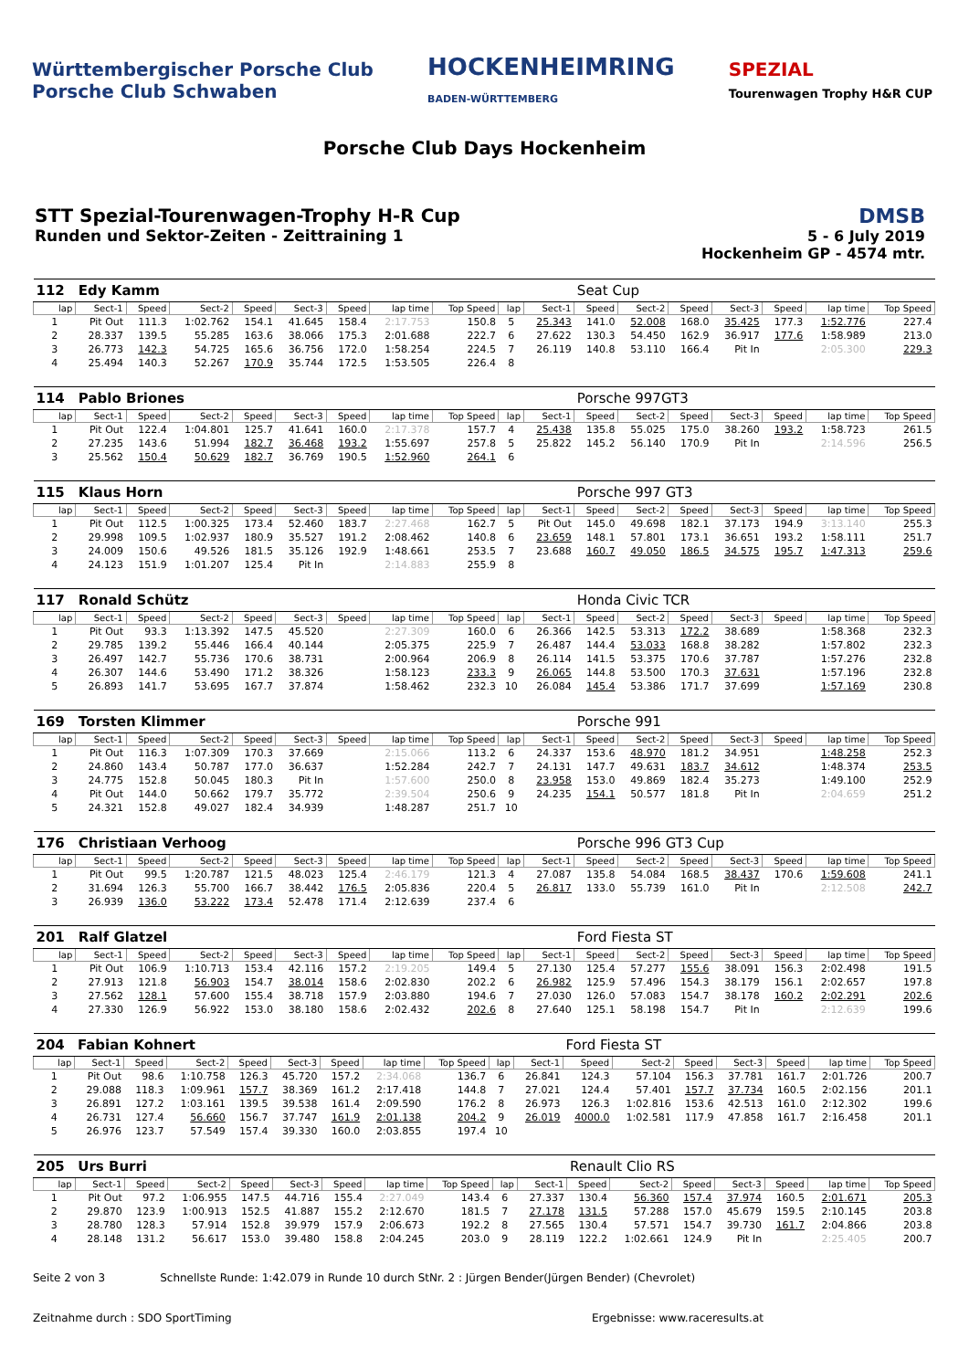Württembergischer Porsche Club
Porsche Club Schwaben
HOCKENHEIMRING
BADEN-WÜRTTEMBERG
SPEZIAL
Tourenwagen Trophy H&R CUP
Porsche Club Days Hockenheim
STT Spezial-Tourenwagen-Trophy H-R Cup
Runden und Sektor-Zeiten - Zeittraining 1
DMSB
5 - 6 July 2019
Hockenheim GP - 4574 mtr.
| 112 | Edy Kamm | | | | | | | | | | Seat Cup | | | | | | |
| lap | Sect-1 | Speed | Sect-2 | Speed | Sect-3 | Speed | lap time | Top Speed | lap | Sect-1 | Speed | Sect-2 | Speed | Sect-3 | Speed | lap time | Top Speed |
| 1 | Pit Out | 111.3 | 1:02.762 | 154.1 | 41.645 | 158.4 | 2:17.753 | 150.8 | 5 | 25.343 | 141.0 | 52.008 | 168.0 | 35.425 | 177.3 | 1:52.776 | 227.4 |
| 2 | 28.337 | 139.5 | 55.285 | 163.6 | 38.066 | 175.3 | 2:01.688 | 222.7 | 6 | 27.622 | 130.3 | 54.450 | 162.9 | 36.917 | 177.6 | 1:58.989 | 213.0 |
| 3 | 26.773 | 142.3 | 54.725 | 165.6 | 36.756 | 172.0 | 1:58.254 | 224.5 | 7 | 26.119 | 140.8 | 53.110 | 166.4 | Pit In | | 2:05.300 | 229.3 |
| 4 | 25.494 | 140.3 | 52.267 | 170.9 | 35.744 | 172.5 | 1:53.505 | 226.4 | 8 | | | | | | | | |
| 114 | Pablo Briones | | | | | | | | | | Porsche 997GT3 | | | | | | |
| lap | Sect-1 | Speed | Sect-2 | Speed | Sect-3 | Speed | lap time | Top Speed | lap | Sect-1 | Speed | Sect-2 | Speed | Sect-3 | Speed | lap time | Top Speed |
| 1 | Pit Out | 122.4 | 1:04.801 | 125.7 | 41.641 | 160.0 | 2:17.378 | 157.7 | 4 | 25.438 | 135.8 | 55.025 | 175.0 | 38.260 | 193.2 | 1:58.723 | 261.5 |
| 2 | 27.235 | 143.6 | 51.994 | 182.7 | 36.468 | 193.2 | 1:55.697 | 257.8 | 5 | 25.822 | 145.2 | 56.140 | 170.9 | Pit In | | 2:14.596 | 256.5 |
| 3 | 25.562 | 150.4 | 50.629 | 182.7 | 36.769 | 190.5 | 1:52.960 | 264.1 | 6 | | | | | | | | |
| 115 | Klaus Horn | | | | | | | | | | Porsche 997 GT3 | | | | | | |
| lap | Sect-1 | Speed | Sect-2 | Speed | Sect-3 | Speed | lap time | Top Speed | lap | Sect-1 | Speed | Sect-2 | Speed | Sect-3 | Speed | lap time | Top Speed |
| 1 | Pit Out | 112.5 | 1:00.325 | 173.4 | 52.460 | 183.7 | 2:27.468 | 162.7 | 5 | Pit Out | 145.0 | 49.698 | 182.1 | 37.173 | 194.9 | 3:13.140 | 255.3 |
| 2 | 29.998 | 109.5 | 1:02.937 | 180.9 | 35.527 | 191.2 | 2:08.462 | 140.8 | 6 | 23.659 | 148.1 | 57.801 | 173.1 | 36.651 | 193.2 | 1:58.111 | 251.7 |
| 3 | 24.009 | 150.6 | 49.526 | 181.5 | 35.126 | 192.9 | 1:48.661 | 253.5 | 7 | 23.688 | 160.7 | 49.050 | 186.5 | 34.575 | 195.7 | 1:47.313 | 259.6 |
| 4 | 24.123 | 151.9 | 1:01.207 | 125.4 | Pit In | | 2:14.883 | 255.9 | 8 | | | | | | | | |
| 117 | Ronald Schütz | | | | | | | | | | Honda Civic TCR | | | | | | |
| lap | Sect-1 | Speed | Sect-2 | Speed | Sect-3 | Speed | lap time | Top Speed | lap | Sect-1 | Speed | Sect-2 | Speed | Sect-3 | Speed | lap time | Top Speed |
| 1 | Pit Out | 93.3 | 1:13.392 | 147.5 | 45.520 | | 2:27.309 | 160.0 | 6 | 26.366 | 142.5 | 53.313 | 172.2 | 38.689 | | 1:58.368 | 232.3 |
| 2 | 29.785 | 139.2 | 55.446 | 166.4 | 40.144 | | 2:05.375 | 225.9 | 7 | 26.487 | 144.4 | 53.033 | 168.8 | 38.282 | | 1:57.802 | 232.3 |
| 3 | 26.497 | 142.7 | 55.736 | 170.6 | 38.731 | | 2:00.964 | 206.9 | 8 | 26.114 | 141.5 | 53.375 | 170.6 | 37.787 | | 1:57.276 | 232.8 |
| 4 | 26.307 | 144.6 | 53.490 | 171.2 | 38.326 | | 1:58.123 | 233.3 | 9 | 26.065 | 144.8 | 53.500 | 170.3 | 37.631 | | 1:57.196 | 232.8 |
| 5 | 26.893 | 141.7 | 53.695 | 167.7 | 37.874 | | 1:58.462 | 232.3 | 10 | 26.084 | 145.4 | 53.386 | 171.7 | 37.699 | | 1:57.169 | 230.8 |
| 169 | Torsten Klimmer | | | | | | | | | | Porsche 991 | | | | | | |
| lap | Sect-1 | Speed | Sect-2 | Speed | Sect-3 | Speed | lap time | Top Speed | lap | Sect-1 | Speed | Sect-2 | Speed | Sect-3 | Speed | lap time | Top Speed |
| 1 | Pit Out | 116.3 | 1:07.309 | 170.3 | 37.669 | | 2:15.066 | 113.2 | 6 | 24.337 | 153.6 | 48.970 | 181.2 | 34.951 | | 1:48.258 | 252.3 |
| 2 | 24.860 | 143.4 | 50.787 | 177.0 | 36.637 | | 1:52.284 | 242.7 | 7 | 24.131 | 147.7 | 49.631 | 183.7 | 34.612 | | 1:48.374 | 253.5 |
| 3 | 24.775 | 152.8 | 50.045 | 180.3 | Pit In | | 1:57.600 | 250.0 | 8 | 23.958 | 153.0 | 49.869 | 182.4 | 35.273 | | 1:49.100 | 252.9 |
| 4 | Pit Out | 144.0 | 50.662 | 179.7 | 35.772 | | 2:39.504 | 250.6 | 9 | 24.235 | 154.1 | 50.577 | 181.8 | Pit In | | 2:04.659 | 251.2 |
| 5 | 24.321 | 152.8 | 49.027 | 182.4 | 34.939 | | 1:48.287 | 251.7 | 10 | | | | | | | | |
| 176 | Christiaan Verhoog | | | | | | | | | | Porsche 996 GT3 Cup | | | | | | |
| lap | Sect-1 | Speed | Sect-2 | Speed | Sect-3 | Speed | lap time | Top Speed | lap | Sect-1 | Speed | Sect-2 | Speed | Sect-3 | Speed | lap time | Top Speed |
| 1 | Pit Out | 99.5 | 1:20.787 | 121.5 | 48.023 | 125.4 | 2:46.179 | 121.3 | 4 | 27.087 | 135.8 | 54.084 | 168.5 | 38.437 | 170.6 | 1:59.608 | 241.1 |
| 2 | 31.694 | 126.3 | 55.700 | 166.7 | 38.442 | 176.5 | 2:05.836 | 220.4 | 5 | 26.817 | 133.0 | 55.739 | 161.0 | Pit In | | 2:12.508 | 242.7 |
| 3 | 26.939 | 136.0 | 53.222 | 173.4 | 52.478 | 171.4 | 2:12.639 | 237.4 | 6 | | | | | | | | |
| 201 | Ralf Glatzel | | | | | | | | | | Ford Fiesta ST | | | | | | |
| lap | Sect-1 | Speed | Sect-2 | Speed | Sect-3 | Speed | lap time | Top Speed | lap | Sect-1 | Speed | Sect-2 | Speed | Sect-3 | Speed | lap time | Top Speed |
| 1 | Pit Out | 106.9 | 1:10.713 | 153.4 | 42.116 | 157.2 | 2:19.205 | 149.4 | 5 | 27.130 | 125.4 | 57.277 | 155.6 | 38.091 | 156.3 | 2:02.498 | 191.5 |
| 2 | 27.913 | 121.8 | 56.903 | 154.7 | 38.014 | 158.6 | 2:02.830 | 202.2 | 6 | 26.982 | 125.9 | 57.496 | 154.3 | 38.179 | 156.1 | 2:02.657 | 197.8 |
| 3 | 27.562 | 128.1 | 57.600 | 155.4 | 38.718 | 157.9 | 2:03.880 | 194.6 | 7 | 27.030 | 126.0 | 57.083 | 154.7 | 38.178 | 160.2 | 2:02.291 | 202.6 |
| 4 | 27.330 | 126.9 | 56.922 | 153.0 | 38.180 | 158.6 | 2:02.432 | 202.6 | 8 | 27.640 | 125.1 | 58.198 | 154.7 | Pit In | | 2:12.639 | 199.6 |
| 204 | Fabian Kohnert | | | | | | | | | | Ford Fiesta ST | | | | | | |
| lap | Sect-1 | Speed | Sect-2 | Speed | Sect-3 | Speed | lap time | Top Speed | lap | Sect-1 | Speed | Sect-2 | Speed | Sect-3 | Speed | lap time | Top Speed |
| 1 | Pit Out | 98.6 | 1:10.758 | 126.3 | 45.720 | 157.2 | 2:34.068 | 136.7 | 6 | 26.841 | 124.3 | 57.104 | 156.3 | 37.781 | 161.7 | 2:01.726 | 200.7 |
| 2 | 29.088 | 118.3 | 1:09.961 | 157.7 | 38.369 | 161.2 | 2:17.418 | 144.8 | 7 | 27.021 | 124.4 | 57.401 | 157.7 | 37.734 | 160.5 | 2:02.156 | 201.1 |
| 3 | 26.891 | 127.2 | 1:03.161 | 139.5 | 39.538 | 161.4 | 2:09.590 | 176.2 | 8 | 26.973 | 126.3 | 1:02.816 | 153.6 | 42.513 | 161.0 | 2:12.302 | 199.6 |
| 4 | 26.731 | 127.4 | 56.660 | 156.7 | 37.747 | 161.9 | 2:01.138 | 204.2 | 9 | 26.019 | 4000.0 | 1:02.581 | 117.9 | 47.858 | 161.7 | 2:16.458 | 201.1 |
| 5 | 26.976 | 123.7 | 57.549 | 157.4 | 39.330 | 160.0 | 2:03.855 | 197.4 | 10 | | | | | | | | |
| 205 | Urs Burri | | | | | | | | | | Renault Clio RS | | | | | | |
| lap | Sect-1 | Speed | Sect-2 | Speed | Sect-3 | Speed | lap time | Top Speed | lap | Sect-1 | Speed | Sect-2 | Speed | Sect-3 | Speed | lap time | Top Speed |
| 1 | Pit Out | 97.2 | 1:06.955 | 147.5 | 44.716 | 155.4 | 2:27.049 | 143.4 | 6 | 27.337 | 130.4 | 56.360 | 157.4 | 37.974 | 160.5 | 2:01.671 | 205.3 |
| 2 | 29.870 | 123.9 | 1:00.913 | 152.5 | 41.887 | 155.2 | 2:12.670 | 181.5 | 7 | 27.178 | 131.5 | 57.288 | 157.0 | 45.679 | 159.5 | 2:10.145 | 203.8 |
| 3 | 28.780 | 128.3 | 57.914 | 152.8 | 39.979 | 157.9 | 2:06.673 | 192.2 | 8 | 27.565 | 130.4 | 57.571 | 154.7 | 39.730 | 161.7 | 2:04.866 | 203.8 |
| 4 | 28.148 | 131.2 | 56.617 | 153.0 | 39.480 | 158.8 | 2:04.245 | 203.0 | 9 | 28.119 | 122.2 | 1:02.661 | 124.9 | Pit In | | 2:25.405 | 200.7 |
Seite 2 von 3 Schnellste Runde: 1:42.079 in Runde 10 durch StNr. 2 : Jürgen Bender(Jürgen Bender) (Chevrolet)
Zeitnahme durch : SDO SportTiming Ergebnisse: www.raceresults.at